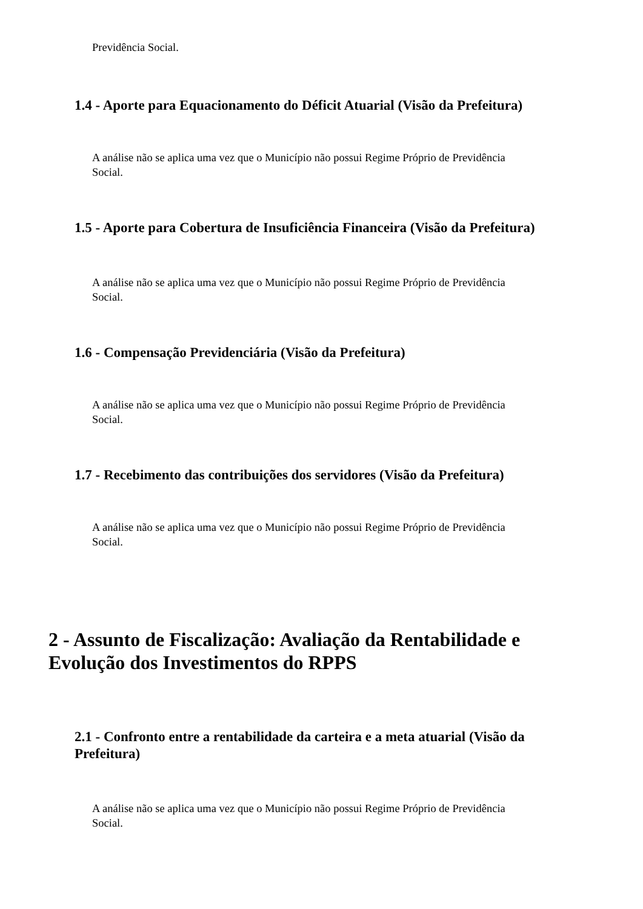Previdência Social.
1.4 - Aporte para Equacionamento do Déficit Atuarial (Visão da Prefeitura)
A análise não se aplica uma vez que o Município não possui Regime Próprio de Previdência Social.
1.5 - Aporte para Cobertura de Insuficiência Financeira (Visão da Prefeitura)
A análise não se aplica uma vez que o Município não possui Regime Próprio de Previdência Social.
1.6 - Compensação Previdenciária (Visão da Prefeitura)
A análise não se aplica uma vez que o Município não possui Regime Próprio de Previdência Social.
1.7 - Recebimento das contribuições dos servidores (Visão da Prefeitura)
A análise não se aplica uma vez que o Município não possui Regime Próprio de Previdência Social.
2 - Assunto de Fiscalização: Avaliação da Rentabilidade e Evolução dos Investimentos do RPPS
2.1 - Confronto entre a rentabilidade da carteira e a meta atuarial (Visão da Prefeitura)
A análise não se aplica uma vez que o Município não possui Regime Próprio de Previdência Social.